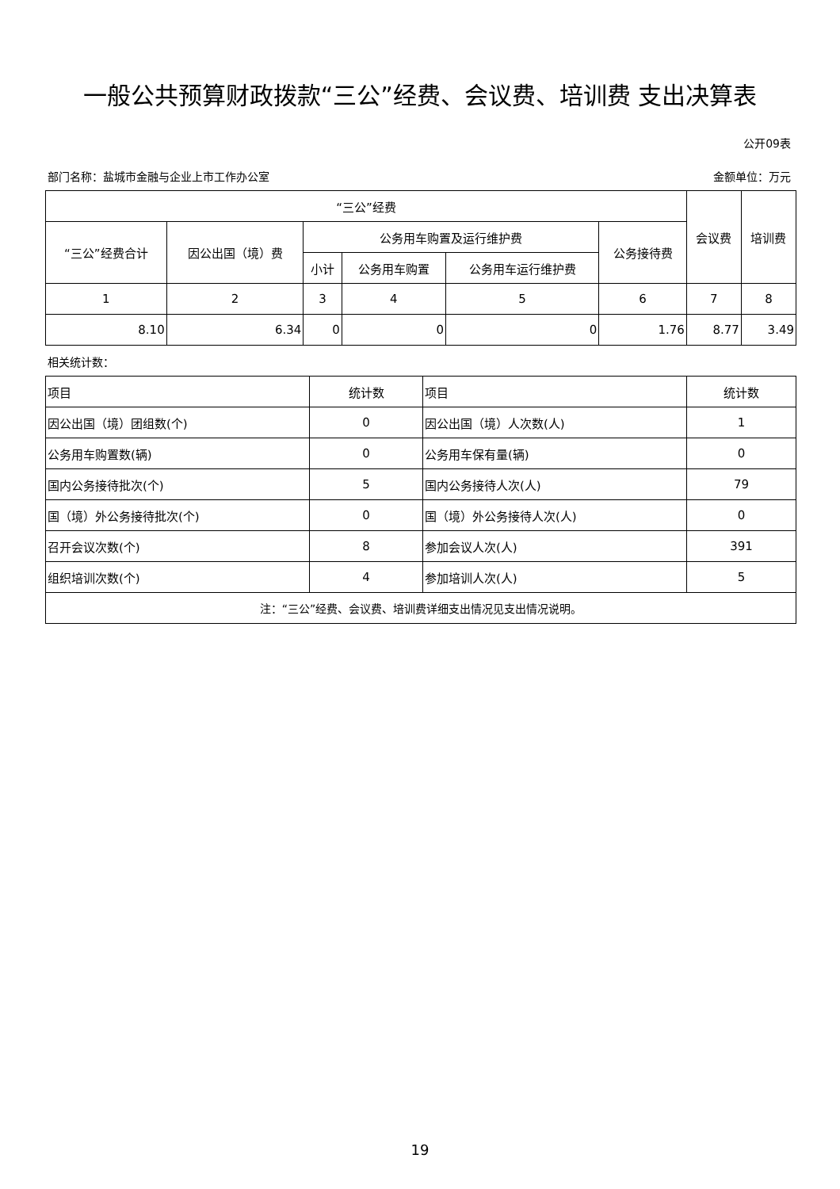一般公共预算财政拨款“三公”经费、会议费、培训费 支出决算表
公开09表
部门名称：盐城市金融与企业上市工作办公室 金额单位：万元
| “三公”经费 | | | | | | 会议费 | 培训费 |
| --- | --- | --- | --- | --- | --- | --- | --- |
| “三公”经费合计 | 因公出国（境）费 | 公务用车购置及运行维护费 | | | 公务接待费 | | |
| | | 小计 | 公务用车购置 | 公务用车运行维护费 | | | |
| 1 | 2 | 3 | 4 | 5 | 6 | 7 | 8 |
| 8.10 | 6.34 | 0 | 0 | 0 | 1.76 | 8.77 | 3.49 |
相关统计数：
| 项目 | 统计数 | 项目 | 统计数 |
| --- | --- | --- | --- |
| 因公出国（境）团组数(个) | 0 | 因公出国（境）人次数(人) | 1 |
| 公务用车购置数(辆) | 0 | 公务用车保有量(辆) | 0 |
| 国内公务接待批次(个) | 5 | 国内公务接待人次(人) | 79 |
| 国（境）外公务接待批次(个) | 0 | 国（境）外公务接待人次(人) | 0 |
| 召开会议次数(个) | 8 | 参加会议人次(人) | 391 |
| 组织培训次数(个) | 4 | 参加培训人次(人) | 5 |
| 注：“三公”经费、会议费、培训费详细支出情况见支出情况说明。 | | | |
19